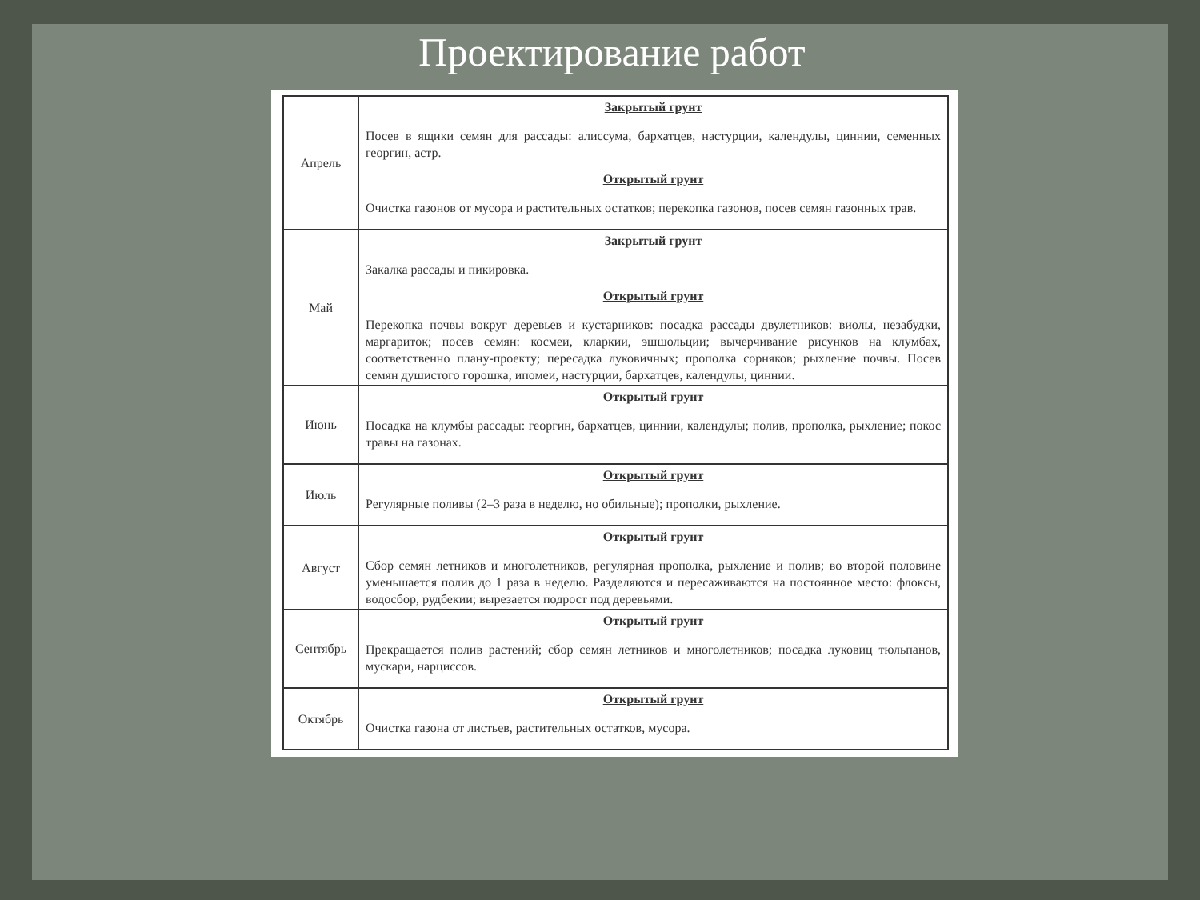Проектирование работ
| Апрель | Закрытый грунт Посев в ящики семян для рассады: алиссума, бархатцев, настурции, календулы, циннии, семенных георгин, астр. Открытый грунт Очистка газонов от мусора и растительных остатков; перекопка газонов, посев семян газонных трав. |
| Май | Закрытый грунт Закалка рассады и пикировка. Открытый грунт Перекопка почвы вокруг деревьев и кустарников: посадка рассады двулетников: виолы, незабудки, маргариток; посев семян: космеи, кларкии, эшшольции; вычерчивание рисунков на клумбах, соответственно плану-проекту; пересадка луковичных; прополка сорняков; рыхление почвы. Посев семян душистого горошка, ипомеи, настурции, бархатцев, календулы, циннии. |
| Июнь | Открытый грунт Посадка на клумбы рассады: георгин, бархатцев, циннии, календулы; полив, прополка, рыхление; покос травы на газонах. |
| Июль | Открытый грунт Регулярные поливы (2–3 раза в неделю, но обильные); прополки, рыхление. |
| Август | Открытый грунт Сбор семян летников и многолетников, регулярная прополка, рыхление и полив; во второй половине уменьшается полив до 1 раза в неделю. Разделяются и пересаживаются на постоянное место: флоксы, водосбор, рудбекии; вырезается подрост под деревьями. |
| Сентябрь | Открытый грунт Прекращается полив растений; сбор семян летников и многолетников; посадка луковиц тюльпанов, мускари, нарциссов. |
| Октябрь | Открытый грунт Очистка газона от листьев, растительных остатков, мусора. |